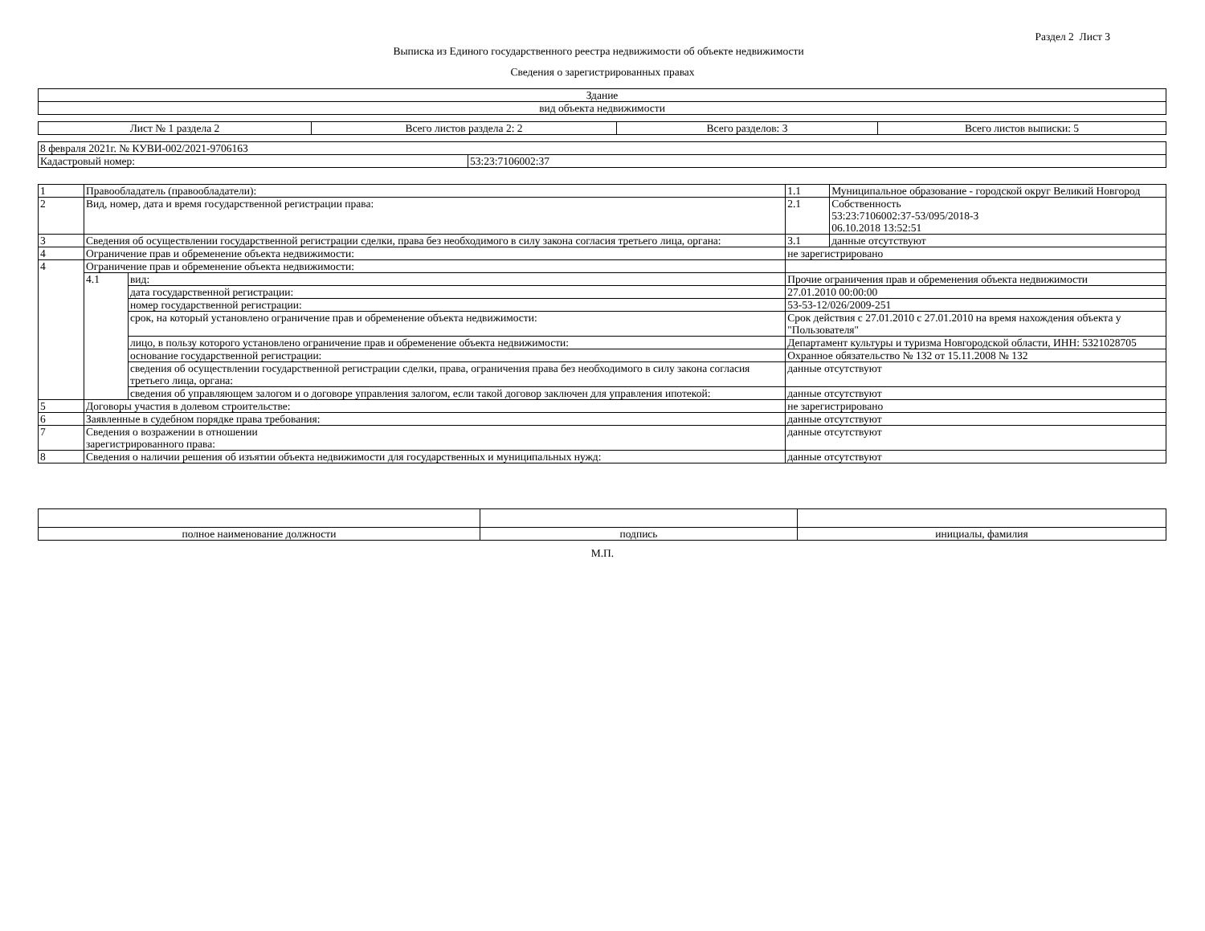Раздел 2 Лист 3
Выписка из Единого государственного реестра недвижимости об объекте недвижимости
Сведения о зарегистрированных правах
| Здание |
| вид объекта недвижимости |
| Лист № 1 раздела 2 | Всего листов раздела 2: 2 | Всего разделов: 3 | Всего листов выписки: 5 |
| 8 февраля 2021г. № КУВИ-002/2021-9706163 | |
| Кадастровый номер: | 53:23:7106002:37 |
| 1 | Правообладатель (правообладатели): | | 1.1 | Муниципальное образование - городской округ Великий Новгород |
| 2 | Вид, номер, дата и время государственной регистрации права: | | 2.1 | Собственность 53:23:7106002:37-53/095/2018-3 06.10.2018 13:52:51 |
| 3 | Сведения об осуществлении государственной регистрации сделки, права без необходимого в силу закона согласия третьего лица, органа: | | 3.1 | данные отсутствуют |
| 4 | Ограничение прав и обременение объекта недвижимости: | | не зарегистрировано | |
| 4 | Ограничение прав и обременение объекта недвижимости: | | | |
| | 4.1 | вид: | Прочие ограничения прав и обременения объекта недвижимости | |
| | | дата государственной регистрации: | 27.01.2010 00:00:00 | |
| | | номер государственной регистрации: | 53-53-12/026/2009-251 | |
| | | срок, на который установлено ограничение прав и обременение объекта недвижимости: | Срок действия с 27.01.2010 с 27.01.2010 на время нахождения объекта у "Пользователя" | |
| | | лицо, в пользу которого установлено ограничение прав и обременение объекта недвижимости: | Департамент культуры и туризма Новгородской области, ИНН: 5321028705 | |
| | | основание государственной регистрации: | Охранное обязательство № 132 от 15.11.2008 № 132 | |
| | | сведения об осуществлении государственной регистрации сделки, права, ограничения права без необходимого в силу закона согласия третьего лица, органа: | данные отсутствуют | |
| | | сведения об управляющем залогом и о договоре управления залогом, если такой договор заключен для управления ипотекой: | данные отсутствуют | |
| 5 | Договоры участия в долевом строительстве: | | не зарегистрировано | |
| 6 | Заявленные в судебном порядке права требования: | | данные отсутствуют | |
| 7 | Сведения о возражении в отношении зарегистрированного права: | | данные отсутствуют | |
| 8 | Сведения о наличии решения об изъятии объекта недвижимости для государственных и муниципальных нужд: | | данные отсутствуют | |
| полное наименование должности | подпись | инициалы, фамилия |
М.П.